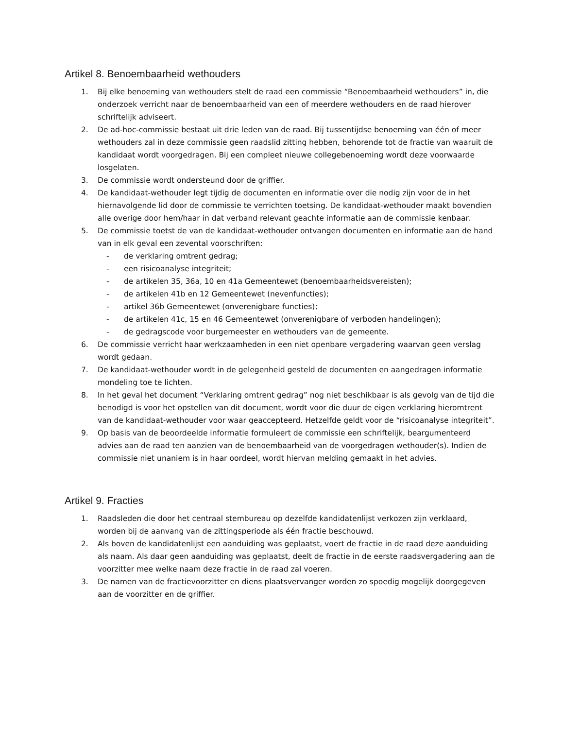Artikel 8. Benoembaarheid wethouders
1. Bij elke benoeming van wethouders stelt de raad een commissie “Benoembaarheid wethouders” in, die onderzoek verricht naar de benoembaarheid van een of meerdere wethouders en de raad hierover schriftelijk adviseert.
2. De ad-hoc-commissie bestaat uit drie leden van de raad. Bij tussentijdse benoeming van één of meer wethouders zal in deze commissie geen raadslid zitting hebben, behorende tot de fractie van waaruit de kandidaat wordt voorgedragen. Bij een compleet nieuwe collegebenoeming wordt deze voorwaarde losgelaten.
3. De commissie wordt ondersteund door de griffier.
4. De kandidaat-wethouder legt tijdig de documenten en informatie over die nodig zijn voor de in het hiernavolgende lid door de commissie te verrichten toetsing. De kandidaat-wethouder maakt bovendien alle overige door hem/haar in dat verband relevant geachte informatie aan de commissie kenbaar.
5. De commissie toetst de van de kandidaat-wethouder ontvangen documenten en informatie aan de hand van in elk geval een zevental voorschriften:
- de verklaring omtrent gedrag;
- een risicoanalyse integriteit;
- de artikelen 35, 36a, 10 en 41a Gemeentewet (benoembaarheidsvereisten);
- de artikelen 41b en 12 Gemeentewet (nevenfuncties);
- artikel 36b Gemeentewet (onverenigbare functies);
- de artikelen 41c, 15 en 46 Gemeentewet (onverenigbare of verboden handelingen);
- de gedragscode voor burgemeester en wethouders van de gemeente.
6. De commissie verricht haar werkzaamheden in een niet openbare vergadering waarvan geen verslag wordt gedaan.
7. De kandidaat-wethouder wordt in de gelegenheid gesteld de documenten en aangedragen informatie mondeling toe te lichten.
8. In het geval het document “Verklaring omtrent gedrag” nog niet beschikbaar is als gevolg van de tijd die benodigd is voor het opstellen van dit document, wordt voor die duur de eigen verklaring hieromtrent van de kandidaat-wethouder voor waar geaccepteerd. Hetzelfde geldt voor de “risicoanalyse integriteit”.
9. Op basis van de beoordeelde informatie formuleert de commissie een schriftelijk, beargumenteerd advies aan de raad ten aanzien van de benoembaarheid van de voorgedragen wethouder(s). Indien de commissie niet unaniem is in haar oordeel, wordt hiervan melding gemaakt in het advies.
Artikel 9. Fracties
1. Raadsleden die door het centraal stembureau op dezelfde kandidatenlijst verkozen zijn verklaard, worden bij de aanvang van de zittingsperiode als één fractie beschouwd.
2. Als boven de kandidatenlijst een aanduiding was geplaatst, voert de fractie in de raad deze aanduiding als naam. Als daar geen aanduiding was geplaatst, deelt de fractie in de eerste raadsvergadering aan de voorzitter mee welke naam deze fractie in de raad zal voeren.
3. De namen van de fractievoorzitter en diens plaatsvervanger worden zo spoedig mogelijk doorgegeven aan de voorzitter en de griffier.